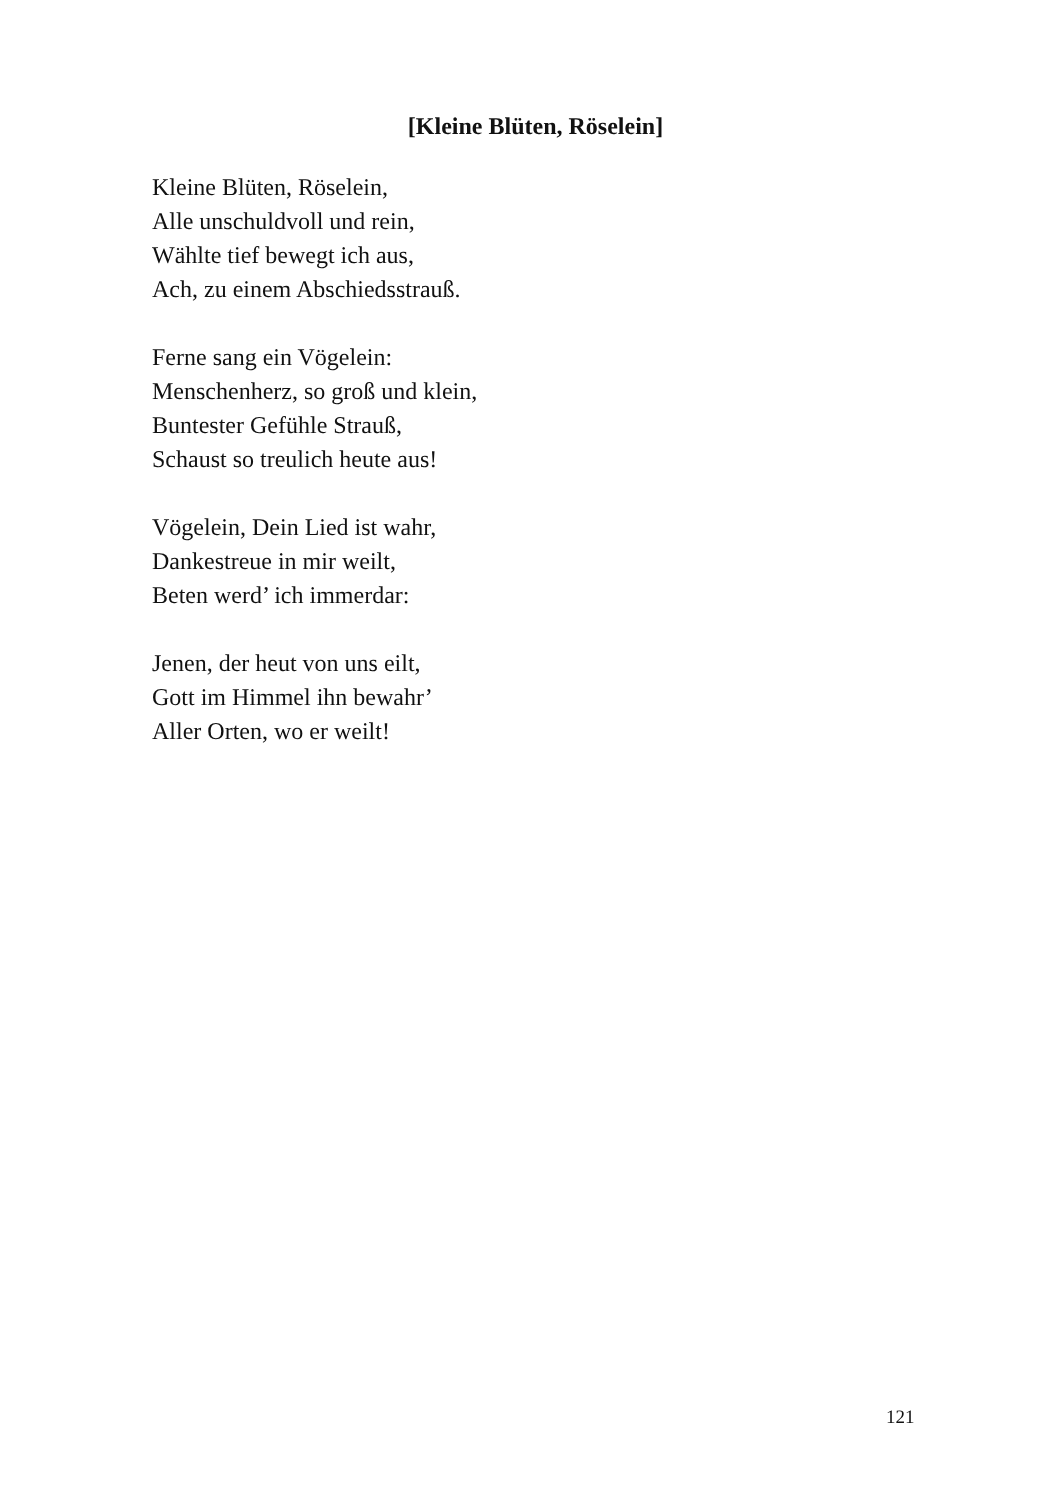[Kleine Blüten, Röselein]
Kleine Blüten, Röselein,
Alle unschuldvoll und rein,
Wählte tief bewegt ich aus,
Ach, zu einem Abschiedsstrauß.
Ferne sang ein Vögelein:
Menschenherz, so groß und klein,
Buntester Gefühle Strauß,
Schaust so treulich heute aus!
Vögelein, Dein Lied ist wahr,
Dankestreue in mir weilt,
Beten werd’ ich immerdar:
Jenen, der heut von uns eilt,
Gott im Himmel ihn bewahr’
Aller Orten, wo er weilt!
121